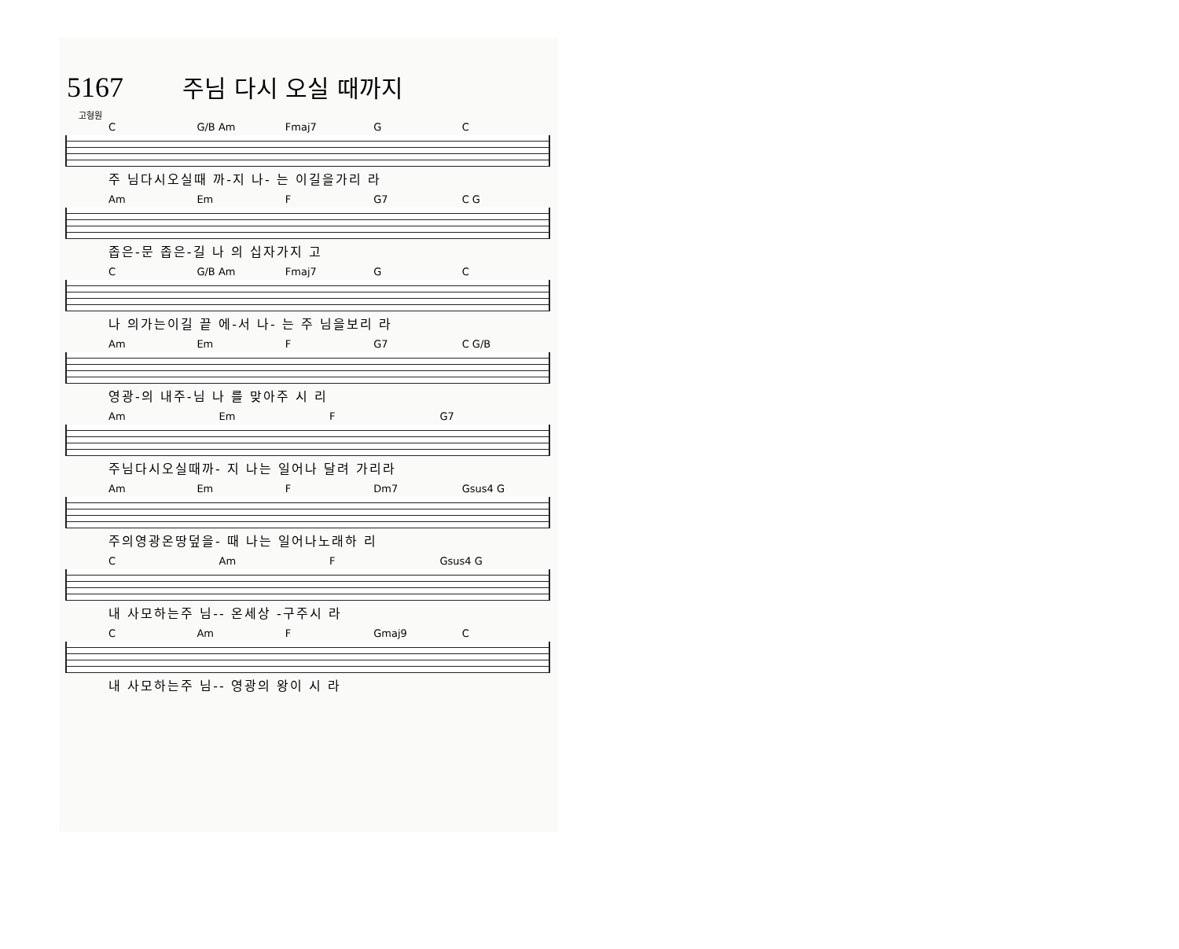5167 주님 다시 오실 때까지
고형원
C G/B Am Fmaj7 G C
주 님다시오실때 까-지 나- 는 이길을가리 라
Am Em F G7 C G
좁은-문 좁은-길 나 의 십자가지 고
C G/B Am Fmaj7 G C
나 의가는이길 끝 에-서 나- 는 주 님을보리 라
Am Em F G7 C G/B
영광-의 내주-님 나 를 맞아주 시 리
Am Em F G7
주님다시오실때까- 지 나는 일어나 달려 가리라
Am Em F Dm7 Gsus4 G
주의영광온땅덮을- 때 나는 일어나노래하 리
C Am F Gsus4 G
내 사모하는주 님-- 온세상 -구주시 라
C Am F Gmaj9 C
내 사모하는주 님-- 영광의 왕이 시 라